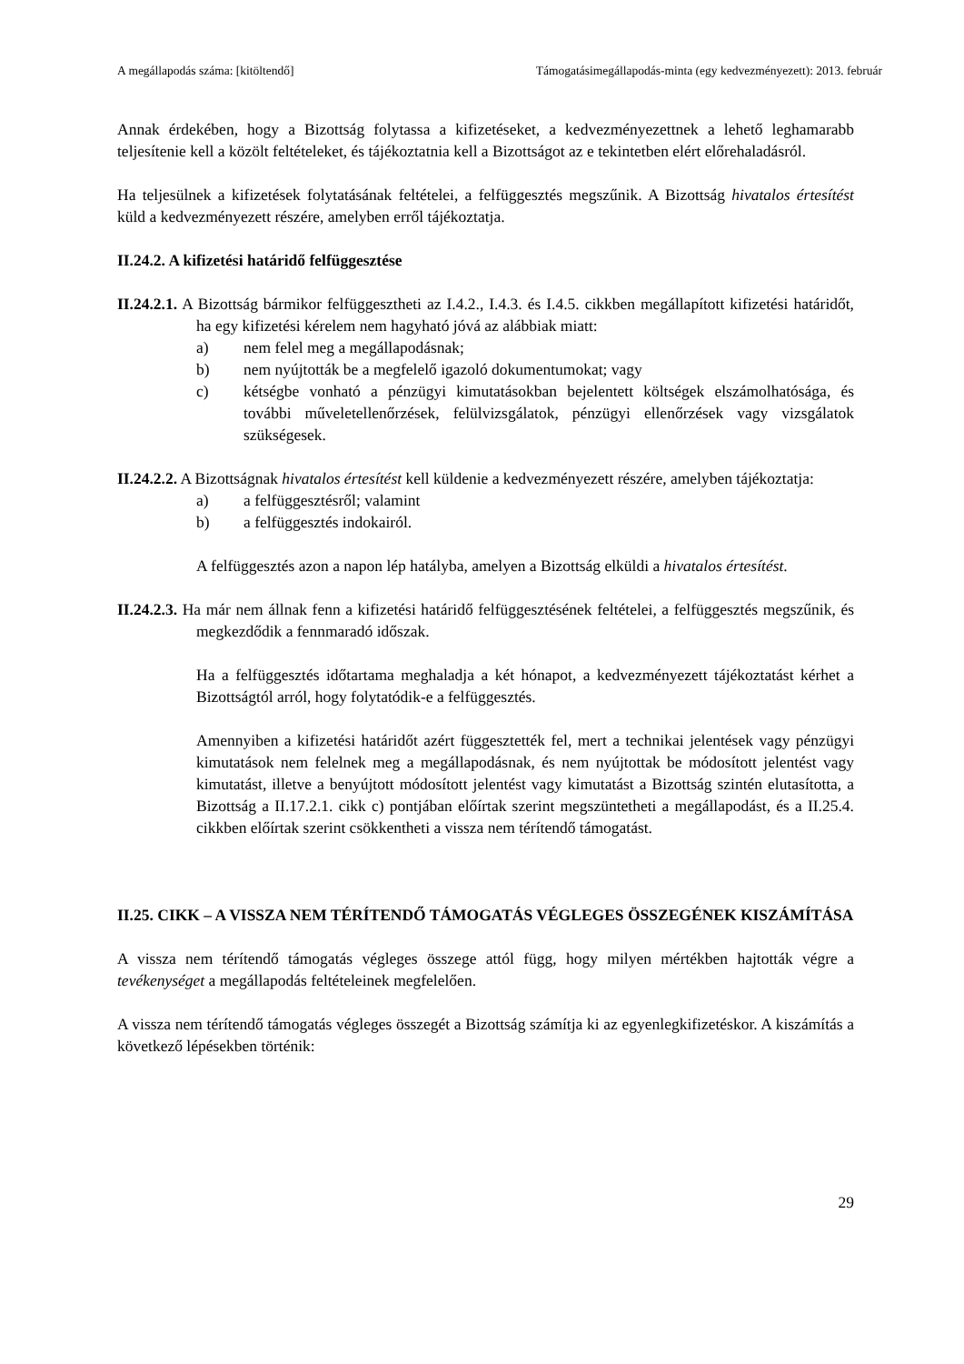A megállapodás száma: [kitöltendő] Támogatásimegállapodás-minta (egy kedvezményezett): 2013. február
Annak érdekében, hogy a Bizottság folytassa a kifizetéseket, a kedvezményezettnek a lehető leghamarabb teljesítenie kell a közölt feltételeket, és tájékoztatnia kell a Bizottságot az e tekintetben elért előrehaladásról.
Ha teljesülnek a kifizetések folytatásának feltételei, a felfüggesztés megszűnik. A Bizottság hivatalos értesítést küld a kedvezményezett részére, amelyben erről tájékoztatja.
II.24.2. A kifizetési határidő felfüggesztése
II.24.2.1. A Bizottság bármikor felfüggesztheti az I.4.2., I.4.3. és I.4.5. cikkben megállapított kifizetési határidőt, ha egy kifizetési kérelem nem hagyható jóvá az alábbiak miatt:
a) nem felel meg a megállapodásnak;
b) nem nyújtották be a megfelelő igazoló dokumentumokat; vagy
c) kétségbe vonható a pénzügyi kimutatásokban bejelentett költségek elszámolhatósága, és további műveletellenőrzések, felülvizsgálatok, pénzügyi ellenőrzések vagy vizsgálatok szükségesek.
II.24.2.2. A Bizottságnak hivatalos értesítést kell küldenie a kedvezményezett részére, amelyben tájékoztatja:
a) a felfüggesztésről; valamint
b) a felfüggesztés indokairól.
A felfüggesztés azon a napon lép hatályba, amelyen a Bizottság elküldi a hivatalos értesítést.
II.24.2.3. Ha már nem állnak fenn a kifizetési határidő felfüggesztésének feltételei, a felfüggesztés megszűnik, és megkezdődik a fennmaradó időszak.
Ha a felfüggesztés időtartama meghaladja a két hónapot, a kedvezményezett tájékoztatást kérhet a Bizottságtól arról, hogy folytatódik-e a felfüggesztés.
Amennyiben a kifizetési határidőt azért függesztették fel, mert a technikai jelentések vagy pénzügyi kimutatások nem felelnek meg a megállapodásnak, és nem nyújtottak be módosított jelentést vagy kimutatást, illetve a benyújtott módosított jelentést vagy kimutatást a Bizottság szintén elutasította, a Bizottság a II.17.2.1. cikk c) pontjában előírtak szerint megszüntetheti a megállapodást, és a II.25.4. cikkben előírtak szerint csökkentheti a vissza nem térítendő támogatást.
II.25. CIKK – A VISSZA NEM TÉRÍTENDŐ TÁMOGATÁS VÉGLEGES ÖSSZEGÉNEK KISZÁMÍTÁSA
A vissza nem térítendő támogatás végleges összege attól függ, hogy milyen mértékben hajtották végre a tevékenységet a megállapodás feltételeinek megfelelően.
A vissza nem térítendő támogatás végleges összegét a Bizottság számítja ki az egyenlegkifizetéskor. A kiszámítás a következő lépésekben történik:
29